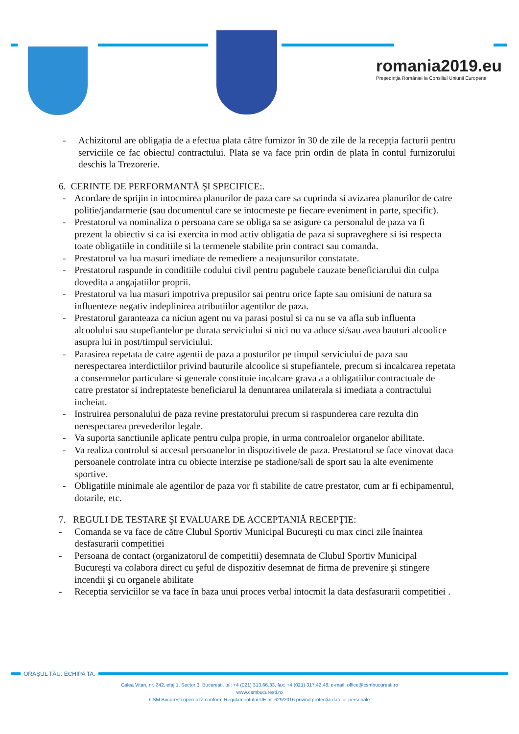romania2019.eu
Președinția României la Consiliul Uniunii Europene
- Achizitorul are obligația de a efectua plata către furnizor în 30 de zile de la recepția facturii pentru serviciile ce fac obiectul contractului. Plata se va face prin ordin de plata în contul furnizorului deschis la Trezorerie.
6. CERINTE DE PERFORMANTĂ ŞI SPECIFICE:.
- Acordare de sprijin in intocmirea planurilor de paza care sa cuprinda si avizarea planurilor de catre politie/jandarmerie (sau documentul care se intocmeste pe fiecare eveniment in parte, specific).
- Prestatorul va nominaliza o persoana care se obliga sa se asigure ca personalul de paza va fi prezent la obiectiv si ca isi exercita in mod activ obligatia de paza si supraveghere si isi respecta toate obligatiile in conditiile si la termenele stabilite prin contract sau comanda.
- Prestatorul va lua masuri imediate de remediere a neajunsurilor constatate.
- Prestatorul raspunde in conditiile codului civil pentru pagubele cauzate beneficiarului din culpa dovedita a angajatiilor proprii.
- Prestatorul va lua masuri impotriva prepusilor sai pentru orice fapte sau omisiuni de natura sa influenteze negativ indeplinirea atributiilor agentilor de paza.
- Prestatorul garanteaza ca niciun agent nu va parasi postul si ca nu se va afla sub influenta alcoolului sau stupefiantelor pe durata serviciului si nici nu va aduce si/sau avea bauturi alcoolice asupra lui in post/timpul serviciului.
- Parasirea repetata de catre agentii de paza a posturilor pe timpul serviciului de paza sau nerespectarea interdictiilor privind bauturile alcoolice si stupefiantele, precum si incalcarea repetata a consemnelor particulare si generale constituie incalcare grava a a obligatiilor contractuale de catre prestator si indreptateste beneficiarul la denuntarea unilaterala si imediata a contractului incheiat.
- Instruirea personalului de paza revine prestatorului precum si raspunderea care rezulta din nerespectarea prevederilor legale.
- Va suporta sanctiunile aplicate pentru culpa propie, in urma controalelor organelor abilitate.
- Va realiza controlul si accesul persoanelor in dispozitivele de paza. Prestatorul se face vinovat daca persoanele controlate intra cu obiecte interzise pe stadione/sali de sport sau la alte evenimente sportive.
- Obligatiile minimale ale agentilor de paza vor fi stabilite de catre prestator, cum ar fi echipamentul, dotarile, etc.
7. REGULI DE TESTARE ŞI EVALUARE DE ACCEPTANIĂ RECEPŢIE:
- Comanda se va face de către Clubul Sportiv Municipal București cu max cinci zile înaintea desfasurarii competitiei
- Persoana de contact (organizatorul de competitii) desemnata de Clubul Sportiv Municipal Bucureşti va colabora direct cu şeful de dispozitiv desemnat de firma de prevenire şi stingere incendii şi cu organele abilitate
- Receptia serviciilor se va face în baza unui proces verbal intocmit la data desfasurarii competitiei .
ORAȘUL TĂU. ECHIPA TA.
Calea Vitan, nr. 242, etaj 1, Sector 3, București, tel: +4 (021) 313.66.33, fax: +4 (021) 317.42.48, e-mail: office@csmbucuresti.ro
www.csmbucuresti.ro
CSM București operează conform Regulamentului UE nr. 629/2016 privind protecția datelor personale